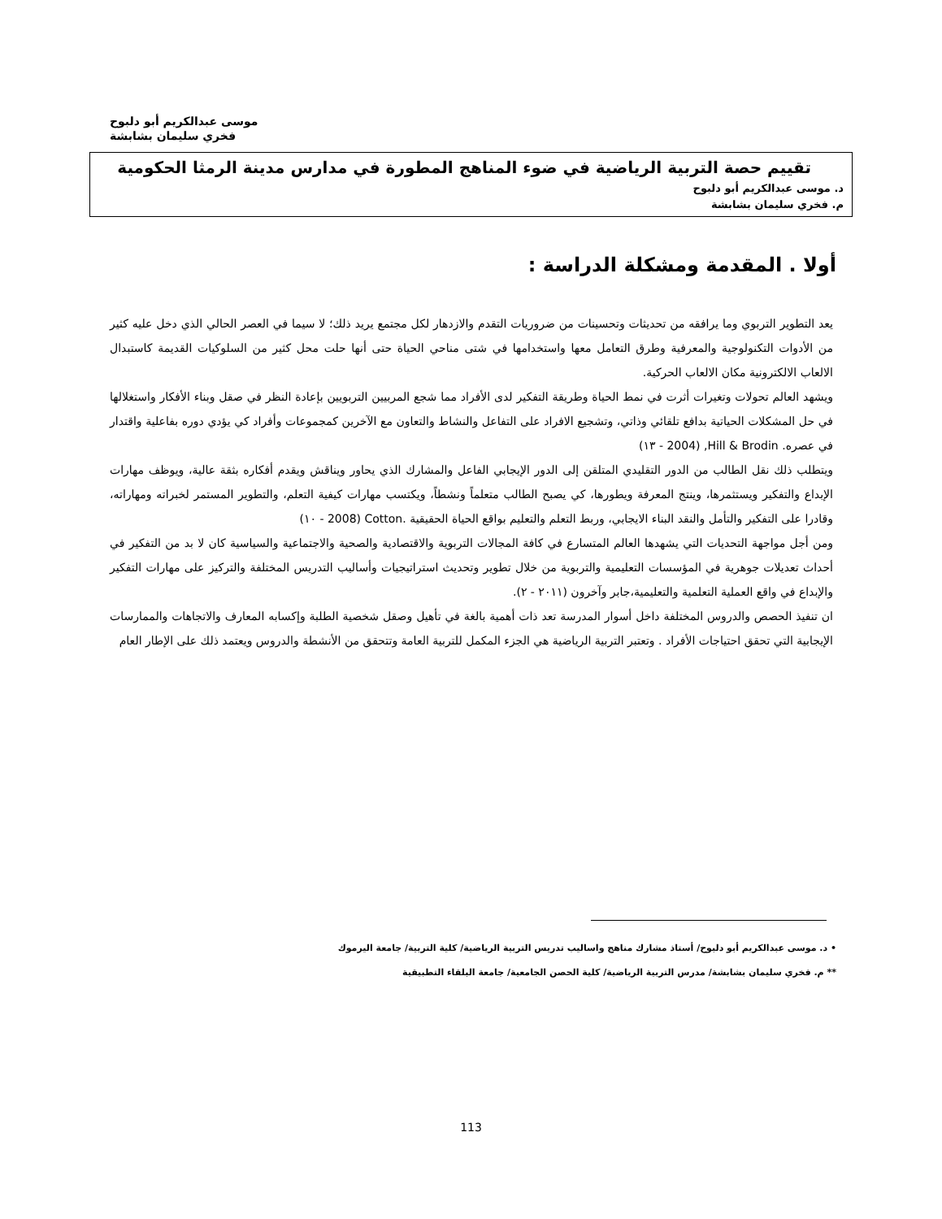موسى عبدالكريم أبو دلبوح
فخري سليمان بشابشة
تقييم حصة التربية الرياضية في ضوء المناهج المطورة في مدارس مدينة الرمثا الحكومية
د. موسى عبدالكريم أبو دلبوح
م. فخري سليمان بشابشة
أولا . المقدمة ومشكلة الدراسة :
يعد التطوير التربوي وما يرافقه من تحديثات وتحسينات من ضروريات التقدم والازدهار لكل مجتمع يريد ذلك؛ لا سيما في العصر الحالي الذي دخل عليه كثير من الأدوات التكنولوجية والمعرفية وطرق التعامل معها واستخدامها في شتى مناحي الحياة حتى أنها حلت محل كثير من السلوكيات القديمة كاستبدال الالعاب الالكترونية مكان الالعاب الحركية.
ويشهد العالم تحولات وتغيرات أثرت في نمط الحياة وطريقة التفكير لدى الأفراد مما شجع المربيين التربويين بإعادة النظر في صقل وبناء الأفكار واستغلالها في حل المشكلات الحياتية بدافع تلقائي وذاتي، وتشجيع الافراد على التفاعل والنشاط والتعاون مع الآخرين كمجموعات وأفراد كي يؤدي دوره بفاعلية واقتدار في عصره. Hill & Brodin, (2004 - ١٣)
ويتطلب ذلك نقل الطالب من الدور التقليدي المتلقن إلى الدور الإيجابي الفاعل والمشارك الذي يحاور ويناقش ويقدم أفكاره بثقة عالية، ويوظف مهارات الإبداع والتفكير ويستثمرها، وينتج المعرفة ويطورها، كي يصبح الطالب متعلماً ونشطاً، ويكتسب مهارات كيفية التعلم، والتطوير المستمر لخبراته ومهاراته، وقادرا على التفكير والتأمل والنقد البناء الايجابي، وربط التعلم والتعليم بواقع الحياة الحقيقية .Cotton (2008 - ١٠)
ومن أجل مواجهة التحديات التي يشهدها العالم المتسارع في كافة المجالات التربوية والاقتصادية والصحية والاجتماعية والسياسية كان لا بد من التفكير في أحداث تعديلات جوهرية في المؤسسات التعليمية والتربوية من خلال تطوير وتحديث استراتيجيات وأساليب التدريس المختلفة والتركيز على مهارات التفكير والإبداع في واقع العملية التعلمية والتعليمية،جابر وآخرون (٢٠١١ - ٢).
ان تنفيذ الحصص والدروس المختلفة داخل أسوار المدرسة تعد ذات أهمية بالغة في تأهيل وصقل شخصية الطلبة وإكسابه المعارف والاتجاهات والممارسات الإيجابية التي تحقق احتياجات الأفراد . وتعتبر التربية الرياضية هي الجزء المكمل للتربية العامة وتتحقق من الأنشطة والدروس ويعتمد ذلك على الإطار العام
• د. موسى عبدالكريم أبو دلبوح/ أستاذ مشارك مناهج واساليب تدريس التربية الرياضية/ كلية التربية/ جامعة اليرموك
** م. فخري سليمان بشابشة/ مدرس التربية الرياضية/ كلية الحصن الجامعية/ جامعة البلقاء التطبيقية
113